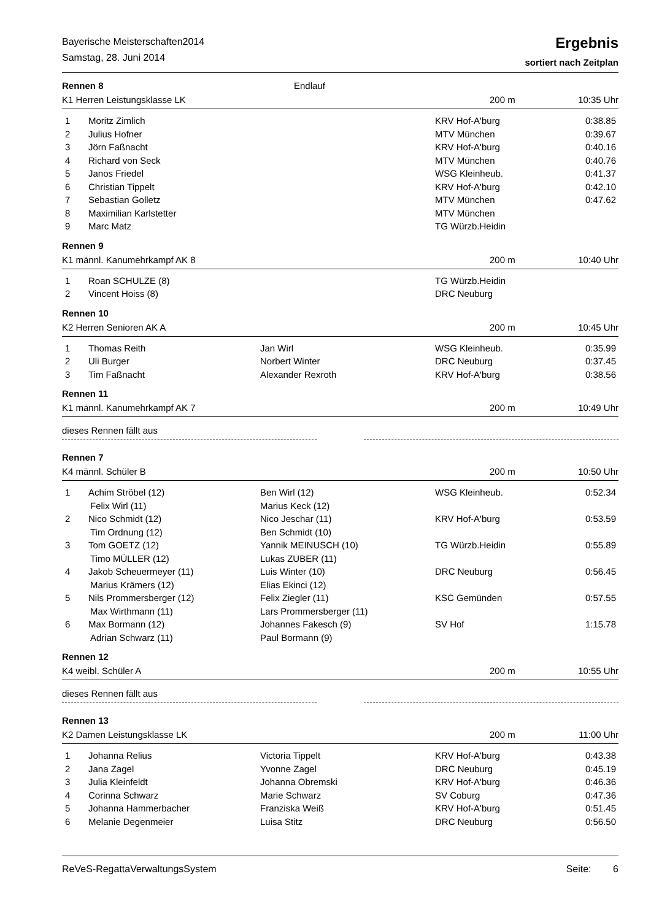Bayerische Meisterschaften2014
Samstag, 28. Juni 2014
Ergebnis
sortiert nach Zeitplan
Rennen 8 Endlauf
K1 Herren Leistungsklasse LK 200 m 10:35 Uhr
| 1 | Moritz Zimlich | | KRV Hof-A'burg | 0:38.85 |
| 2 | Julius Hofner | | MTV München | 0:39.67 |
| 3 | Jörn Faßnacht | | KRV Hof-A'burg | 0:40.16 |
| 4 | Richard von Seck | | MTV München | 0:40.76 |
| 5 | Janos Friedel | | WSG Kleinheub. | 0:41.37 |
| 6 | Christian Tippelt | | KRV Hof-A'burg | 0:42.10 |
| 7 | Sebastian Golletz | | MTV München | 0:47.62 |
| 8 | Maximilian Karlstetter | | MTV München | |
| 9 | Marc Matz | | TG Würzb.Heidin | |
Rennen 9
K1 männl. Kanumehrkampf AK 8 200 m 10:40 Uhr
| 1 | Roan SCHULZE (8) | | TG Würzb.Heidin | |
| 2 | Vincent Hoiss (8) | | DRC Neuburg | |
Rennen 10
K2 Herren Senioren AK A 200 m 10:45 Uhr
| 1 | Thomas Reith | Jan Wirl | WSG Kleinheub. | 0:35.99 |
| 2 | Uli Burger | Norbert Winter | DRC Neuburg | 0:37.45 |
| 3 | Tim Faßnacht | Alexander Rexroth | KRV Hof-A'burg | 0:38.56 |
Rennen 11
K1 männl. Kanumehrkampf AK 7 200 m 10:49 Uhr
dieses Rennen fällt aus
Rennen 7
K4 männl. Schüler B 200 m 10:50 Uhr
| 1 | Achim Ströbel (12) Felix Wirl (11) | Ben Wirl (12) Marius Keck (12) | WSG Kleinheub. | 0:52.34 |
| 2 | Nico Schmidt (12) Tim Ordnung (12) | Nico Jeschar (11) Ben Schmidt (10) | KRV Hof-A'burg | 0:53.59 |
| 3 | Tom GOETZ (12) Timo MÜLLER (12) | Yannik MEINUSCH (10) Lukas ZUBER (11) | TG Würzb.Heidin | 0:55.89 |
| 4 | Jakob Scheuermeyer (11) Marius Krämers (12) | Luis Winter (10) Elias Ekinci (12) | DRC Neuburg | 0:56.45 |
| 5 | Nils Prommersberger (12) Max Wirthmann (11) | Felix Ziegler (11) Lars Prommersberger (11) | KSC Gemünden | 0:57.55 |
| 6 | Max Bormann (12) Adrian Schwarz (11) | Johannes Fakesch (9) Paul Bormann (9) | SV Hof | 1:15.78 |
Rennen 12
K4 weibl. Schüler A 200 m 10:55 Uhr
dieses Rennen fällt aus
Rennen 13
K2 Damen Leistungsklasse LK 200 m 11:00 Uhr
| 1 | Johanna Relius | Victoria Tippelt | KRV Hof-A'burg | 0:43.38 |
| 2 | Jana Zagel | Yvonne Zagel | DRC Neuburg | 0:45.19 |
| 3 | Julia Kleinfeldt | Johanna Obremski | KRV Hof-A'burg | 0:46.36 |
| 4 | Corinna Schwarz | Marie Schwarz | SV Coburg | 0:47.36 |
| 5 | Johanna Hammerbacher | Franziska Weiß | KRV Hof-A'burg | 0:51.45 |
| 6 | Melanie Degenmeier | Luisa Stitz | DRC Neuburg | 0:56.50 |
ReVeS-RegattaVerwaltungsSystem Seite: 6